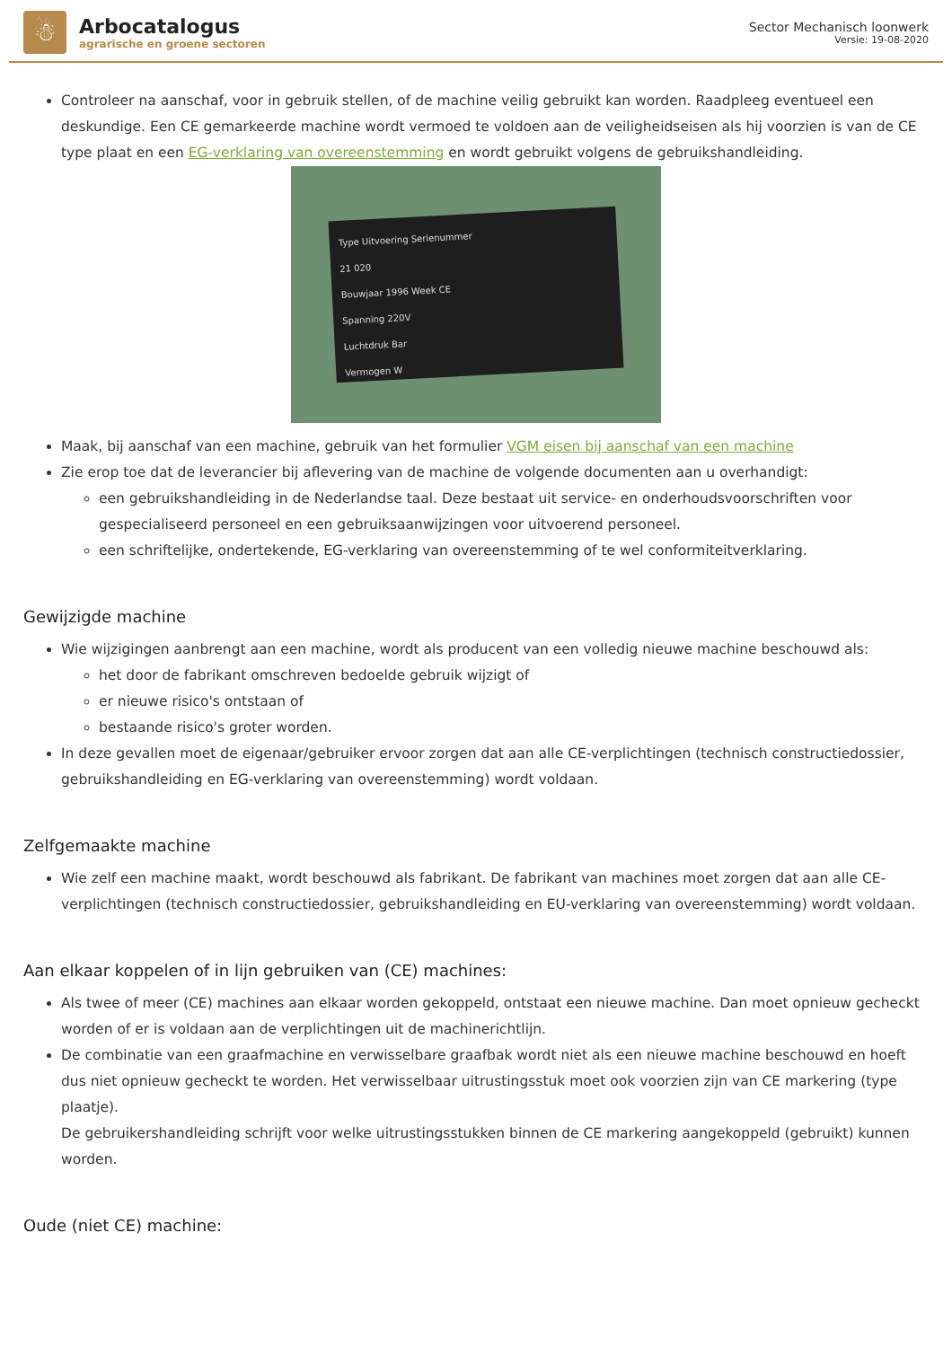☃
Arbocatalogus
agrarische en groene sectoren
Sector Mechanisch loonwerk
Versie: 19-08-2020
Controleer na aanschaf, voor in gebruik stellen, of de machine veilig gebruikt kan worden. Raadpleeg eventueel een deskundige. Een CE gemarkeerde machine wordt vermoed te voldoen aan de veiligheidseisen als hij voorzien is van de CE type plaat en een EG-verklaring van overeenstemming en wordt gebruikt volgens de gebruikshandleiding.
Type Uitvoering Serienummer
21 020
Bouwjaar 1996 Week CE
Spanning 220V
Luchtdruk Bar
Vermogen W
Maak, bij aanschaf van een machine, gebruik van het formulier VGM eisen bij aanschaf van een machine
Zie erop toe dat de leverancier bij aflevering van de machine de volgende documenten aan u overhandigt:
een gebruikshandleiding in de Nederlandse taal. Deze bestaat uit service- en onderhoudsvoorschriften voor gespecialiseerd personeel en een gebruiksaanwijzingen voor uitvoerend personeel.
een schriftelijke, ondertekende, EG-verklaring van overeenstemming of te wel conformiteitverklaring.
Gewijzigde machine
Wie wijzigingen aanbrengt aan een machine, wordt als producent van een volledig nieuwe machine beschouwd als:
het door de fabrikant omschreven bedoelde gebruik wijzigt of
er nieuwe risico's ontstaan of
bestaande risico's groter worden.
In deze gevallen moet de eigenaar/gebruiker ervoor zorgen dat aan alle CE-verplichtingen (technisch constructiedossier, gebruikshandleiding en EG-verklaring van overeenstemming) wordt voldaan.
Zelfgemaakte machine
Wie zelf een machine maakt, wordt beschouwd als fabrikant. De fabrikant van machines moet zorgen dat aan alle CE-verplichtingen (technisch constructiedossier, gebruikshandleiding en EU-verklaring van overeenstemming) wordt voldaan.
Aan elkaar koppelen of in lijn gebruiken van (CE) machines:
Als twee of meer (CE) machines aan elkaar worden gekoppeld, ontstaat een nieuwe machine. Dan moet opnieuw gecheckt worden of er is voldaan aan de verplichtingen uit de machinerichtlijn.
De combinatie van een graafmachine en verwisselbare graafbak wordt niet als een nieuwe machine beschouwd en hoeft dus niet opnieuw gecheckt te worden. Het verwisselbaar uitrustingsstuk moet ook voorzien zijn van CE markering (type plaatje).
De gebruikershandleiding schrijft voor welke uitrustingsstukken binnen de CE markering aangekoppeld (gebruikt) kunnen worden.
Oude (niet CE) machine: